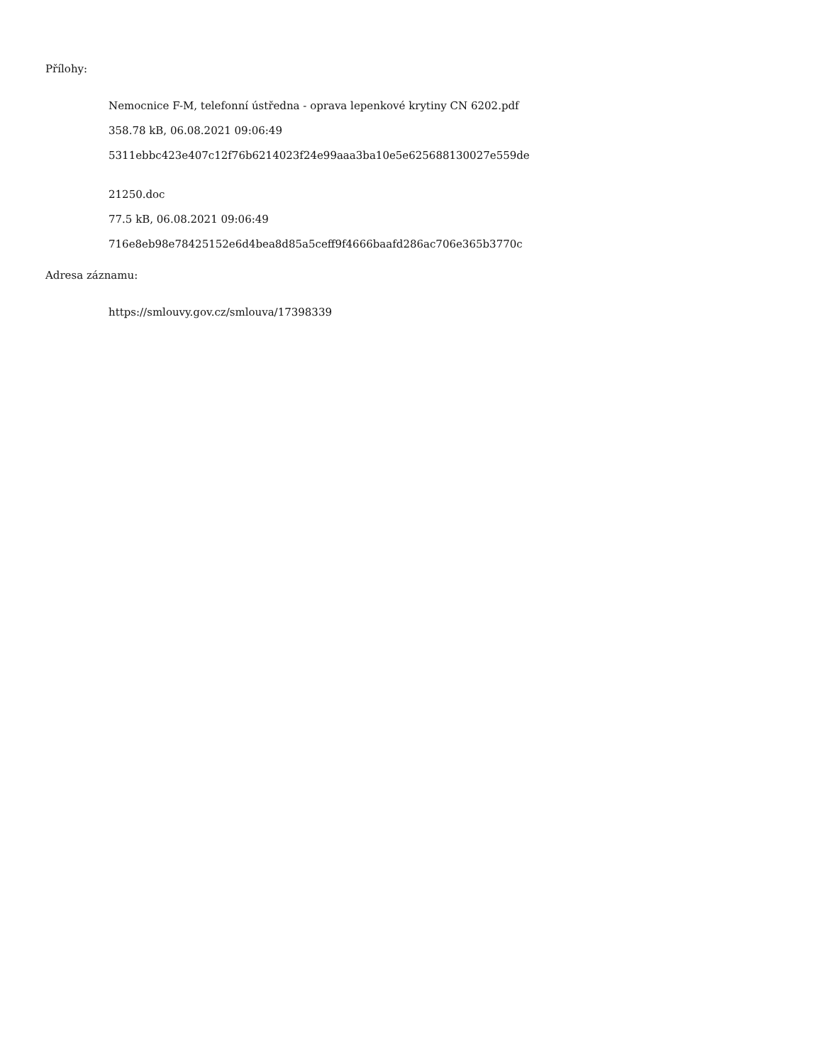Přílohy:
Nemocnice F-M, telefonní ústředna - oprava lepenkové krytiny CN 6202.pdf
358.78 kB, 06.08.2021 09:06:49
5311ebbc423e407c12f76b6214023f24e99aaa3ba10e5e625688130027e559de
21250.doc
77.5 kB, 06.08.2021 09:06:49
716e8eb98e78425152e6d4bea8d85a5ceff9f4666baafd286ac706e365b3770c
Adresa záznamu:
https://smlouvy.gov.cz/smlouva/17398339